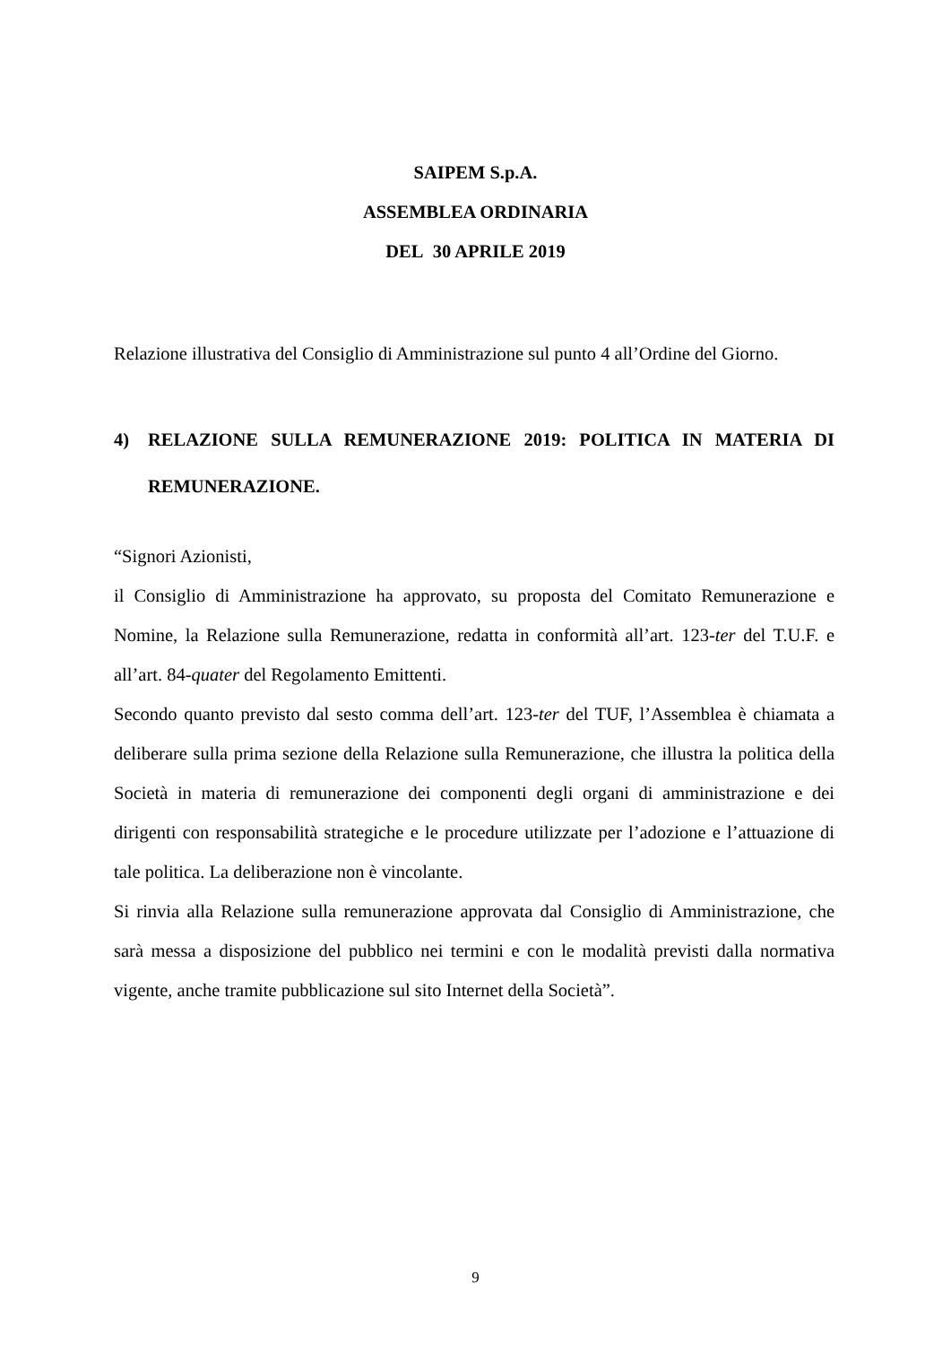SAIPEM S.p.A.
ASSEMBLEA ORDINARIA
DEL 30 APRILE 2019
Relazione illustrativa del Consiglio di Amministrazione sul punto 4 all’Ordine del Giorno.
4) RELAZIONE SULLA REMUNERAZIONE 2019: POLITICA IN MATERIA DI REMUNERAZIONE.
“Signori Azionisti,
il Consiglio di Amministrazione ha approvato, su proposta del Comitato Remunerazione e Nomine, la Relazione sulla Remunerazione, redatta in conformità all’art. 123-ter del T.U.F. e all’art. 84-quater del Regolamento Emittenti.
Secondo quanto previsto dal sesto comma dell’art. 123-ter del TUF, l’Assemblea è chiamata a deliberare sulla prima sezione della Relazione sulla Remunerazione, che illustra la politica della Società in materia di remunerazione dei componenti degli organi di amministrazione e dei dirigenti con responsabilità strategiche e le procedure utilizzate per l’adozione e l’attuazione di tale politica. La deliberazione non è vincolante.
Si rinvia alla Relazione sulla remunerazione approvata dal Consiglio di Amministrazione, che sarà messa a disposizione del pubblico nei termini e con le modalità previsti dalla normativa vigente, anche tramite pubblicazione sul sito Internet della Società”.
9